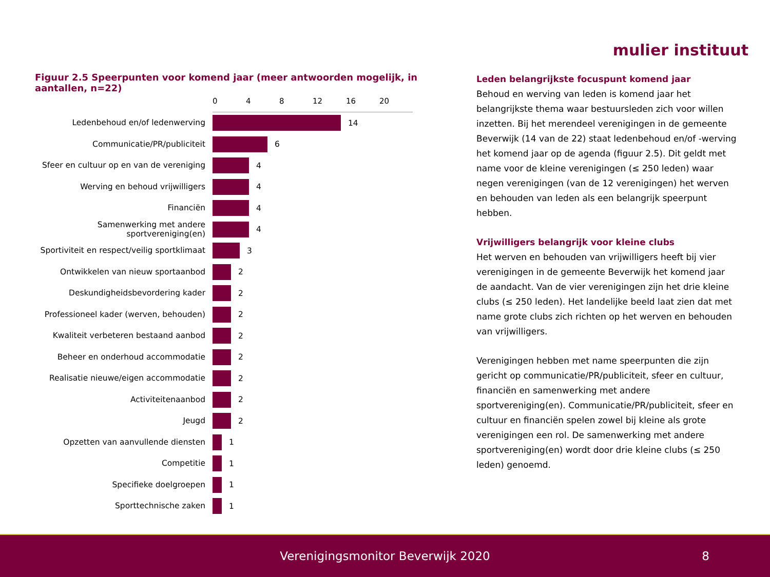mulier instituut
Figuur 2.5 Speerpunten voor komend jaar (meer antwoorden mogelijk, in aantallen, n=22)
0 4 8 12 16 20
Ledenbehoud en/of ledenwerving
14
Communicatie/PR/publiciteit
6
Sfeer en cultuur op en van de vereniging
4
Werving en behoud vrijwilligers
4
Financiën
4
Samenwerking met andere sportvereniging(en)
4
Sportiviteit en respect/veilig sportklimaat
3
Ontwikkelen van nieuw sportaanbod
2
Deskundigheidsbevordering kader
2
Professioneel kader (werven, behouden)
2
Kwaliteit verbeteren bestaand aanbod
2
Beheer en onderhoud accommodatie
2
Realisatie nieuwe/eigen accommodatie
2
Activiteitenaanbod
2
Jeugd
2
Opzetten van aanvullende diensten
1
Competitie
1
Specifieke doelgroepen
1
Sporttechnische zaken
1
Leden belangrijkste focuspunt komend jaar
Behoud en werving van leden is komend jaar het belangrijkste thema waar bestuursleden zich voor willen inzetten. Bij het merendeel verenigingen in de gemeente Beverwijk (14 van de 22) staat ledenbehoud en/of -werving het komend jaar op de agenda (figuur 2.5). Dit geldt met name voor de kleine verenigingen (≤ 250 leden) waar negen verenigingen (van de 12 verenigingen) het werven en behouden van leden als een belangrijk speerpunt hebben.
Vrijwilligers belangrijk voor kleine clubs
Het werven en behouden van vrijwilligers heeft bij vier verenigingen in de gemeente Beverwijk het komend jaar de aandacht. Van de vier verenigingen zijn het drie kleine clubs (≤ 250 leden). Het landelijke beeld laat zien dat met name grote clubs zich richten op het werven en behouden van vrijwilligers.
Verenigingen hebben met name speerpunten die zijn gericht op communicatie/PR/publiciteit, sfeer en cultuur, financiën en samenwerking met andere sportvereniging(en). Communicatie/PR/publiciteit, sfeer en cultuur en financiën spelen zowel bij kleine als grote verenigingen een rol. De samenwerking met andere sportvereniging(en) wordt door drie kleine clubs (≤ 250 leden) genoemd.
Verenigingsmonitor Beverwijk 2020 8